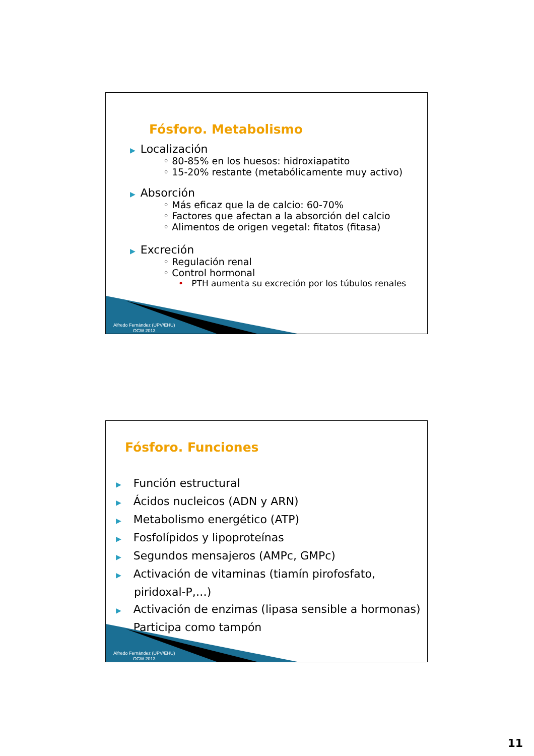Fósforo. Metabolismo
▶ Localización
◦ 80-85% en los huesos: hidroxiapatito
◦ 15-20% restante (metabólicamente muy activo)
▶ Absorción
◦ Más eficaz que la de calcio: 60-70%
◦ Factores que afectan a la absorción del calcio
◦ Alimentos de origen vegetal: fitatos (fitasa)
▶ Excreción
◦ Regulación renal
◦ Control hormonal
• PTH aumenta su excreción por los túbulos renales
Alfredo Fernández (UPV/EHU)
OCW 2013
Fósforo. Funciones
▶ Función estructural
▶ Ácidos nucleicos (ADN y ARN)
▶ Metabolismo energético (ATP)
▶ Fosfolípidos y lipoproteínas
▶ Segundos mensajeros (AMPc, GMPc)
▶ Activación de vitaminas (tiamín pirofosfato,
piridoxal-P,…)
▶ Activación de enzimas (lipasa sensible a hormonas)
▶ Participa como tampón
Alfredo Fernández (UPV/EHU)
OCW 2013
11